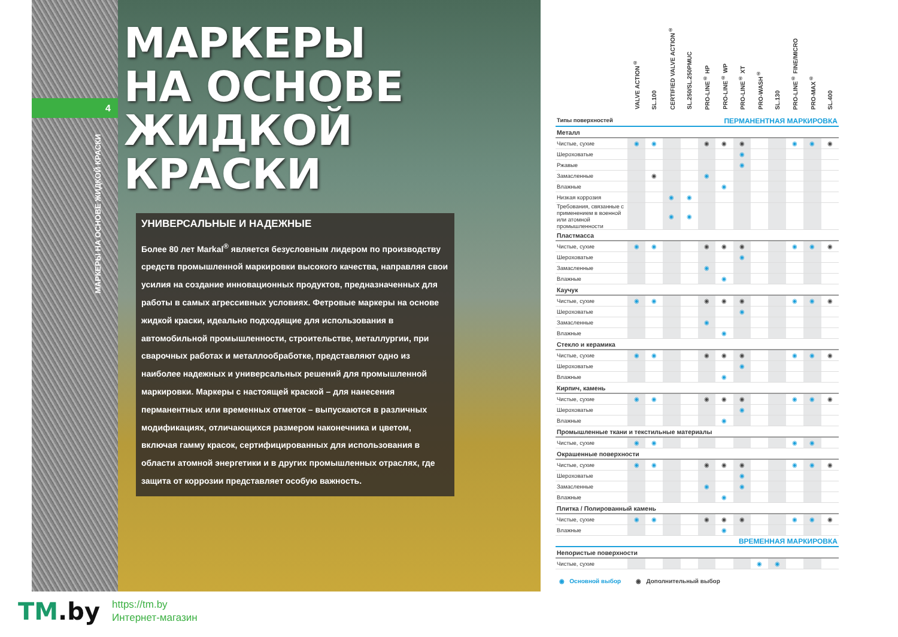4
МАРКЕРЫ НА ОСНОВЕ ЖИДКОЙ КРАСКИ
МАРКЕРЫ
НА ОСНОВЕ
ЖИДКОЙ
КРАСКИ
УНИВЕРСАЛЬНЫЕ И НАДЕЖНЫЕ
Более 80 лет Markal<sup>®</sup> является безусловным лидером по производству средств промышленной маркировки высокого качества, направляя свои усилия на создание инновационных продуктов, предназначенных для работы в самых агрессивных условиях. Фетровые маркеры на основе жидкой краски, идеально подходящие для использования в автомобильной промышленности, строительстве, металлургии, при сварочных работах и металлообработке, представляют одно из наиболее надежных и универсальных решений для промышленной маркировки. Маркеры с настоящей краской – для нанесения перманентных или временных отметок – выпускаются в различных модификациях, отличающихся размером наконечника и цветом, включая гамму красок, сертифицированных для использования в области атомной энергетики и в других промышленных отраслях, где защита от коррозии представляет особую важность.
| | VALVE ACTION<sup>®</sup> | SL.100 | CERTIFIED VALVE ACTION<sup>®</sup> | SL.250/SL.250PMUC | PRO-LINE<sup>®</sup> HP | PRO-LINE<sup>®</sup> WP | PRO-LINE<sup>®</sup> XT | PRO-WASH<sup>®</sup> | SL.130 | PRO-LINE<sup>®</sup> FINE/MICRO | PRO-MAX<sup>®</sup> | SL.400 |
| --- | --- | --- | --- | --- | --- | --- | --- | --- | --- | --- | --- | --- |
| Типы поверхностей ПЕРМАНЕНТНАЯ МАРКИРОВКА | | | | | | | | | | | | |
| Металл | | | | | | | | | | | | |
| Чистые, сухие | ◉ | ◉ | | | ◉ | ◉ | ◉ | | | ◉ | ◉ | ◉ |
| Шероховатые | | | | | | | ◉ | | | | | |
| Ржавые | | | | | | | ◉ | | | | | |
| Замасленные | | ◉ | | | ◉ | | | | | | | |
| Влажные | | | | | | ◉ | | | | | | |
| Низкая коррозия | | | ◉ | ◉ | | | | | | | | |
| Требования, связанные с применением в военной или атомной промышленности | | | ◉ | ◉ | | | | | | | | |
| Пластмасса | | | | | | | | | | | | |
| Чистые, сухие | ◉ | ◉ | | | ◉ | ◉ | ◉ | | | ◉ | ◉ | ◉ |
| Шероховатые | | | | | | | ◉ | | | | | |
| Замасленные | | | | | ◉ | | | | | | | |
| Влажные | | | | | | ◉ | | | | | | |
| Каучук | | | | | | | | | | | | |
| Чистые, сухие | ◉ | ◉ | | | ◉ | ◉ | ◉ | | | ◉ | ◉ | ◉ |
| Шероховатые | | | | | | | ◉ | | | | | |
| Замасленные | | | | | ◉ | | | | | | | |
| Влажные | | | | | | ◉ | | | | | | |
| Стекло и керамика | | | | | | | | | | | | |
| Чистые, сухие | ◉ | ◉ | | | ◉ | ◉ | ◉ | | | ◉ | ◉ | ◉ |
| Шероховатые | | | | | | | ◉ | | | | | |
| Влажные | | | | | | ◉ | | | | | | |
| Кирпич, камень | | | | | | | | | | | | |
| Чистые, сухие | ◉ | ◉ | | | ◉ | ◉ | ◉ | | | ◉ | ◉ | ◉ |
| Шероховатые | | | | | | | ◉ | | | | | |
| Влажные | | | | | | ◉ | | | | | | |
| Промышленные ткани и текстильные материалы | | | | | | | | | | | | |
| Чистые, сухие | ◉ | ◉ | | | | | | | | ◉ | ◉ | |
| Окрашенные поверхности | | | | | | | | | | | | |
| Чистые, сухие | ◉ | ◉ | | | ◉ | ◉ | ◉ | | | ◉ | ◉ | ◉ |
| Шероховатые | | | | | | | ◉ | | | | | |
| Замасленные | | | | | ◉ | | ◉ | | | | | |
| Влажные | | | | | | ◉ | | | | | | |
| Плитка / Полированный камень | | | | | | | | | | | | |
| Чистые, сухие | ◉ | ◉ | | | ◉ | ◉ | ◉ | | | ◉ | ◉ | ◉ |
| Влажные | | | | | | ◉ | | | | | | |
| ВРЕМЕННАЯ МАРКИРОВКА | | | | | | | | | | | | |
| Непористые поверхности | | | | | | | | | | | | |
| Чистые, сухие | | | | | | | | ◉ | ◉ | | | |
◉ Основной выбор ◉ Дополнительный выбор
TM.by
https://tm.by
Интернет-магазин